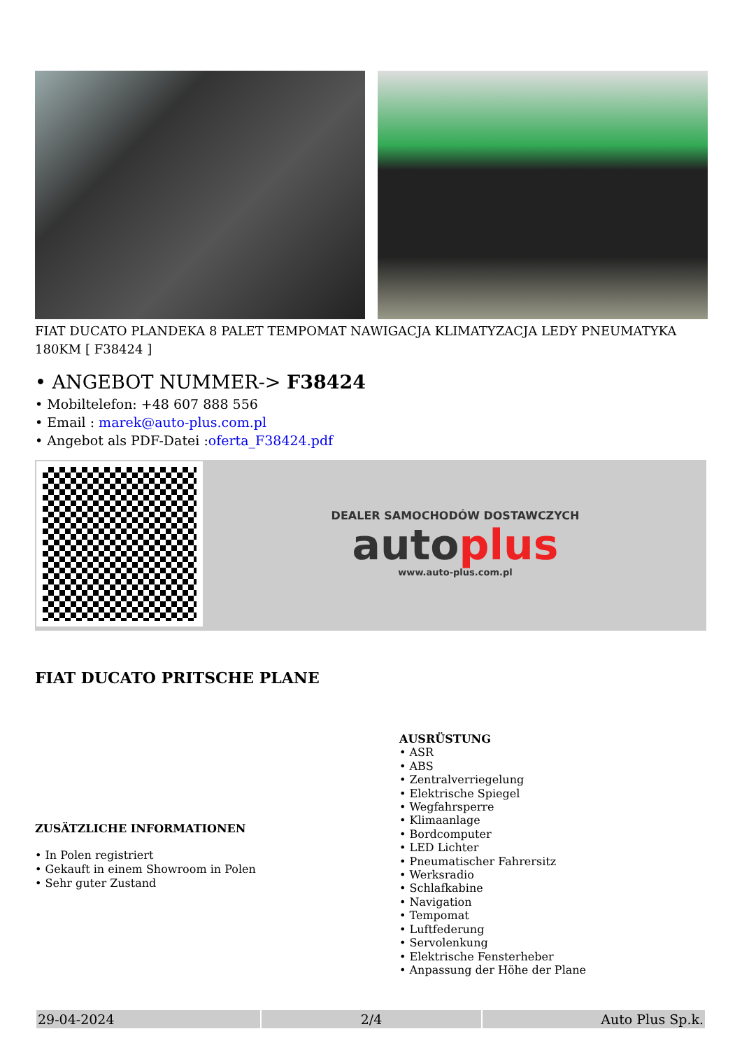FIAT DUCATO PLANDEKA 8 PALET TEMPOMAT NAWIGACJA KLIMATYZACJA LEDY PNEUMATYKA 180KM [ F38424 ]
• ANGEBOT NUMMER-> F38424
• Mobiltelefon: +48 607 888 556
• Email : marek@auto-plus.com.pl
• Angebot als PDF-Datei :oferta_F38424.pdf
DEALER SAMOCHODÓW DOSTAWCZYCH
auto plus
www.auto-plus.com.pl
FIAT DUCATO PRITSCHE PLANE
ZUSÄTZLICHE INFORMATIONEN
• In Polen registriert
• Gekauft in einem Showroom in Polen
• Sehr guter Zustand
AUSRÜSTUNG
• ASR
• ABS
• Zentralverriegelung
• Elektrische Spiegel
• Wegfahrsperre
• Klimaanlage
• Bordcomputer
• LED Lichter
• Pneumatischer Fahrersitz
• Werksradio
• Schlafkabine
• Navigation
• Tempomat
• Luftfederung
• Servolenkung
• Elektrische Fensterheber
• Anpassung der Höhe der Plane
| 29-04-2024 | 2/4 | Auto Plus Sp.k. |